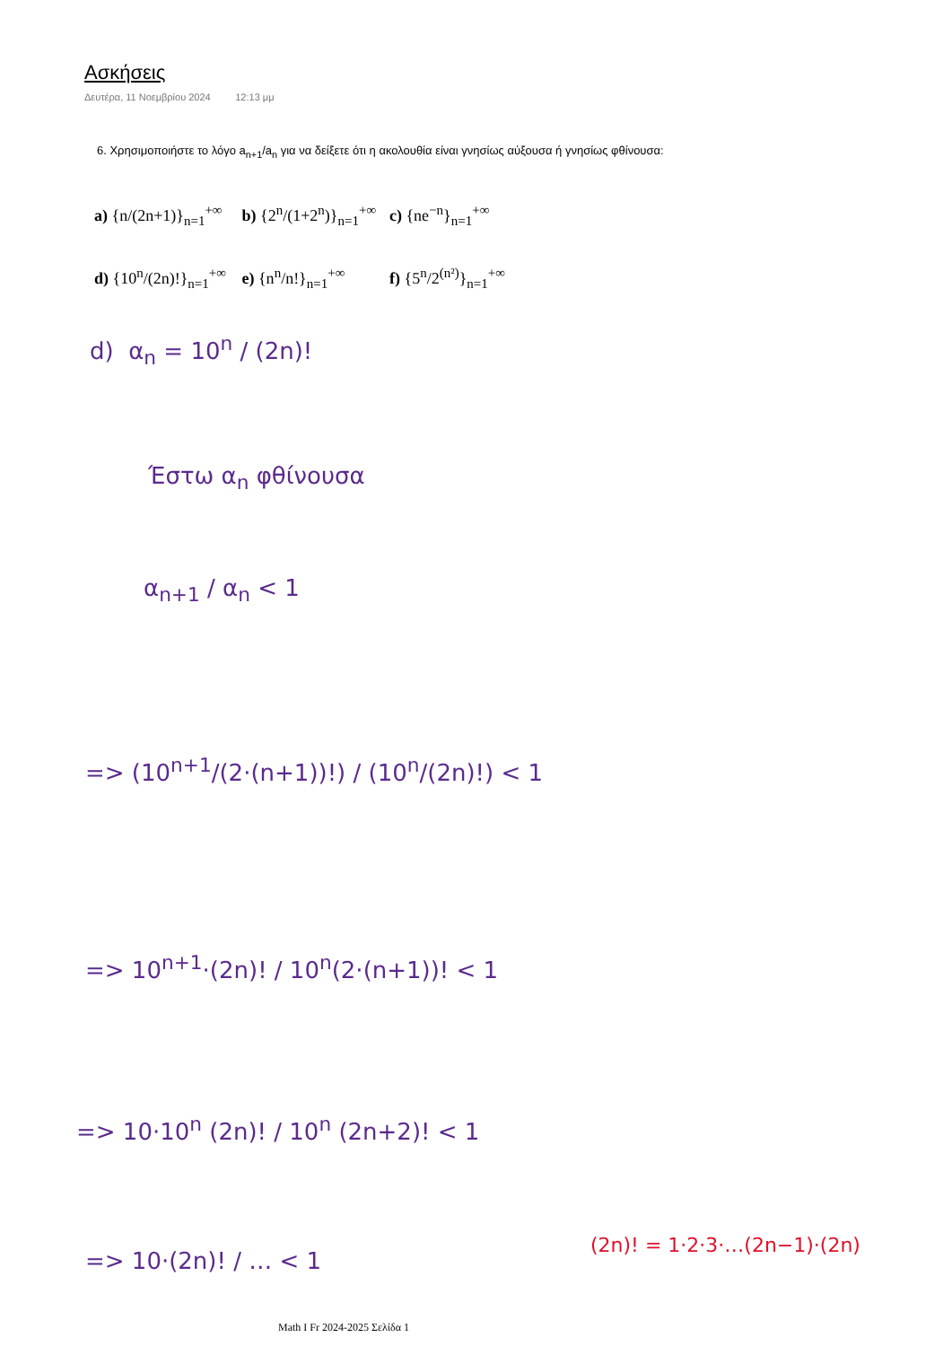Ασκήσεις
Δευτέρα, 11 Νοεμβρίου 2024 12:13 μμ
6. Χρησιμοποιήστε το λόγο a<sub>n+1</sub>/a<sub>n</sub> για να δείξετε ότι η ακολουθία είναι γνησίως αύξουσα ή γνησίως φθίνουσα:
a) {n/(2n+1)}<sub>n=1</sub><sup>+∞</sup> b) {2<sup>n</sup>/(1+2<sup>n</sup>)}<sub>n=1</sub><sup>+∞</sup> c) {ne<sup>−n</sup>}<sub>n=1</sub><sup>+∞</sup>
d) {10<sup>n</sup>/(2n)!}<sub>n=1</sub><sup>+∞</sup> e) {n<sup>n</sup>/n!}<sub>n=1</sub><sup>+∞</sup> f) {5<sup>n</sup>/2<sup>(n²)</sup>}<sub>n=1</sub><sup>+∞</sup>
d) α<sub>n</sub> = 10<sup>n</sup> / (2n)!
Έστω α<sub>n</sub> φθίνουσα
α<sub>n+1</sub> / α<sub>n</sub> < 1
=> (10<sup>n+1</sup>/(2·(n+1))!) / (10<sup>n</sup>/(2n)!) < 1
=> 10<sup>n+1</sup>·(2n)! / 10<sup>n</sup>(2·(n+1))! < 1
=> 10·10<sup>n</sup> (2n)! / 10<sup>n</sup> (2n+2)! < 1
=> 10·(2n)! / … < 1
(2n)! = 1·2·3·…(2n−1)·(2n)
Math I Fr 2024-2025 Σελίδα 1